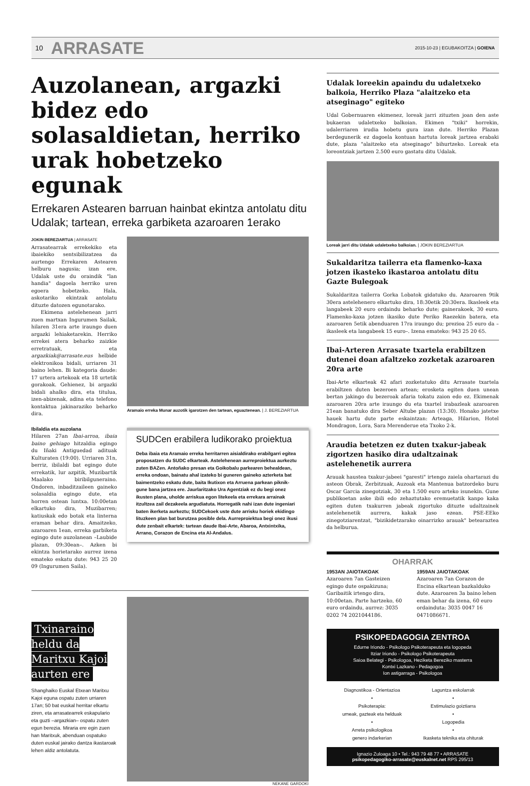10 ARRASATE 2015-10-23 | EGUBAKOITZA | GOIENA
Auzolanean, argazki bidez edo solasaldietan, herriko urak hobetzeko egunak
Errekaren Astearen barruan hainbat ekintza antolatu ditu Udalak; tartean, erreka garbiketa azaroaren 1erako
JOKIN BEREZIARTUA | ARRASATE
Arrasatearrak errekekiko eta ibaiekiko sentsibilizatzea da aurtengo Errekaren Astearen helburu nagusia; izan ere, Udalak uste du oraindik "lan handia" dagoela herriko uren egoera hobetzeko. Hala, askotariko ekintzak antolatu dituzte datozen egunotarako.
Ekimena astelehenean jarri zuen martxan Ingurumen Sailak, hilaren 31era arte iraungo duen argazki lehiaketarekin. Herriko errekei atera beharko zaizkie erretratuak, eta argazkiak@arrasate.eus helbide elektronikoa bidali, urriaren 31 baino lehen. Bi kategoria daude: 17 urtera artekoak eta 18 urtetik gorakoak. Gehienez, bi argazki bidali ahalko dira, eta titulua, izen-abizenak, adina eta telefono kontaktua jakinaraziko beharko dira.
Ibilaldia eta auzolana
Hilaren 27an Ibai-arroa, ibaia baino gehiago hitzaldia egingo du Iñaki Antiguedad adituak Kulturaten (19:00). Urriaren 31n, berriz, ibilaldi bat egingo dute errekatik, lur azpitik, Muzibartik Maalako biribilguneraino. Ondoren, inbaditzaileen gaineko solasaldia egingo dute, eta horren ostean luntxa. 10:00etan elkartuko dira, Muzibarren; katiuskak edo botak eta linterna eraman behar dira. Amaitzeko, azaroaren 1ean, erreka garbiketa egingo dute auzolanean –Laubide plazan, 09:30ean–. Azken bi ekintza horietarako aurrez izena emateko eskatu dute: 943 25 20 09 (Ingurumen Saila).
Aramaio erreka Munar auzotik igarotzen den tartean, eguaztenean. | J. BEREZIARTUA
SUDCen erabilera ludikorako proiektua
Deba ibaia eta Aramaio erreka herritarren aisialdirako erabilgarri egitea proposatzen du SUDC elkarteak. Astelehenean aurreproiektua aurkeztu zuten BAZen. Antoñako presan eta Goikobalu parkearen behealdean, erreka ondoan, bainatu ahal izateko bi guneren gaineko azterketa bat baimentzeko eskatu dute, baita Ikutixon eta Arruena parkean piknik-gune bana jartzea ere. Jaurlaritzako Ura Agentziak ez du begi onez ikusten plana, uholde arriskua egon litekeela eta errekara arrainak itzultzea zail dezakeela argudiatuta. Horregatik nahi izan dute ingeniari baten ikerketa aurkeztu; SUDCekoek uste dute arrisku horiek ekidingo lituzkeen plan bat burutzea posible dela. Aurreproiektua begi onez ikusi dute zenbait elkartek: tartean daude Ibai-Arte, Abaroa, Antxintxika, Arrano, Corazon de Encina eta Al-Andalus.
Txinaraino
heldu da
Maritxu Kajoi
aurten ere
Shanghaiko Euskal Etxean Maritxu Kajoi eguna ospatu zuten urriaren 17an; 50 bat euskal herritar elkartu ziren, eta arrasatearrek eskapulario eta guzti –argazkian– ospatu zuten egun berezia. Miraria ere egin zuen han Maritxuk, abenduan ospatuko duten euskal jairako dantza ikastaroak lehen aldiz antolatuta.
NEKANE GARDOKI
Udalak loreekin apaindu du udaletxeko balkoia, Herriko Plaza "alaitzeko eta atseginago" egiteko
Udal Gobernuaren ekimenez, loreak jarri zituzten joan den aste bukaeran udaletxeko balkoian. Ekimen "txiki" horrekin, udalerriaren irudia hobetu gura izan dute. Herriko Plazan berdegunerik ez dagoela kontuan hartuta loreak jartzea erabaki dute, plaza "alaitzeko eta atseginago" bihurtzeko. Loreak eta loreontziak jartzen 2.500 euro gastatu ditu Udalak.
Loreak jarri ditu Udalak udaletxeko balkoian. | JOKIN BEREZIARTUA
Sukaldaritza tailerra eta flamenko-kaxa jotzen ikasteko ikastaroa antolatu ditu Gazte Bulegoak
Sukaldaritza tailerra Gorka Lobatok gidatuko du. Azaroaren 9tik 30era astelehenero elkartuko dira, 18:30etik 20:30era. Ikasleek eta langabeek 20 euro ordaindu beharko dute; gainerakoek, 30 euro. Flamenko-kaxa jotzen ikasiko dute Periko Raezekin batera, eta azaroaren 5etik abenduaren 17ra iraungo du; prezioa 25 euro da –ikasleek eta langabeek 15 euro–. Izena emateko: 943 25 20 65.
Ibai-Arteren Arrasate txartela erabiltzen dutenei doan afaltzeko zozketak azaroaren 20ra arte
Ibai-Arte elkarteak 42 afari zozketatuko ditu Arrasate txartela erabiltzen duten bezeroen artean; erosketa egiten duen unean bertan jakingo du bezeroak afaria tokatu zaion edo ez. Ekimenak azaroaren 20ra arte iraungo du eta txartel irabazleak azaroaren 21ean banatuko dira Seber Altube plazan (13:30). Honako jatetxe hauek hartu dute parte eskaintzan: Arteaga, Hilarion, Hotel Mondragon, Lora, Sara Merenderue eta Txoko 2-k.
Araudia betetzen ez duten txakur-jabeak zigortzen hasiko dira udaltzainak astelehenetik aurrera
Arauak haustea txakur-jabeei "garesti" irtengo zaiela ohartarazi du asteon Obrak, Zerbitzuak, Auzoak eta Mantenua batzordeko buru Oscar Garcia zinegotziak, 30 eta 1.500 euro arteko isunekin. Gune publikoetan aske ibili edo zehaztutako eremuetatik kanpo kaka egiten duten txakurren jabeak zigortuko dituzte udaltzainek astelehenetik aurrera, kakak jaso ezean. PSE-EEko zinegotziarentzat, "bizikidetzarako oinarrizko arauak" betearaztea da helburua.
OHARRAK
1953AN JAIOTAKOAK
Azaroaren 7an Gasteizen egingo dute ospakizuna; Garibaitik irtengo dira, 10:00etan. Parte hartzeko, 60 euro ordaindu, aurrez: 3035 0202 74 2021044186.
1959AN JAIOTAKOAK
Azaroaren 7an Corazon de Encina elkartean bazkalduko dute. Azaroaren 3a baino lehen eman behar da izena, 60 euro ordainduta: 3035 0047 16 0471086671.
PSIKOPEDAGOGIA ZENTROA
Edurne Iriondo - Psikologo Psikoterapeuta eta logopeda
Itziar Iriondo - Psikologo Psikoterapeuta
Saioa Belategi - Psikologoa, Heziketa Bereziko masterra
Kontxi Lazkano - Pedagogoa
Ion astigarraga - Psikologoa
Diagnostikoa - Orientazioa
•
Psikoterapia:
umeak, gazteak eta helduak
•
Arreta psikologikoa
genero indarkerian
Laguntza eskolarrak
•
Estimulazio goiztiarra
•
Logopedia
•
Ikasketa teknika eta ohiturak
Ignazio Zuloaga 10 • Tel.: 943 79 48 77 • ARRASATE
psikopedagogiko-arrasate@euskalnet.net RPS 295/13